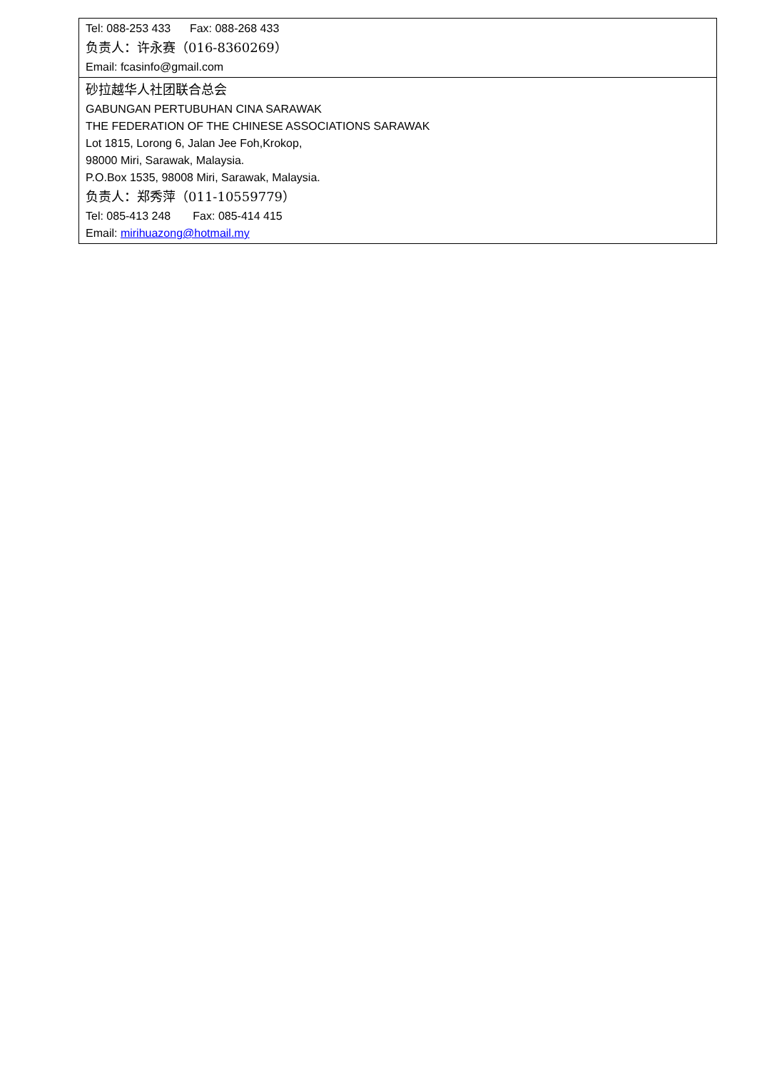| Tel: 088-253 433 Fax: 088-268 433 负责人：许永赛（016-8360269） Email: fcasinfo@gmail.com |
| 砂拉越华人社团联合总会 GABUNGAN PERTUBUHAN CINA SARAWAK THE FEDERATION OF THE CHINESE ASSOCIATIONS SARAWAK Lot 1815, Lorong 6, Jalan Jee Foh,Krokop, 98000 Miri, Sarawak, Malaysia. P.O.Box 1535, 98008 Miri, Sarawak, Malaysia. 负责人：郑秀萍（011-10559779） Tel: 085-413 248 Fax: 085-414 415 Email: mirihuazong@hotmail.my |